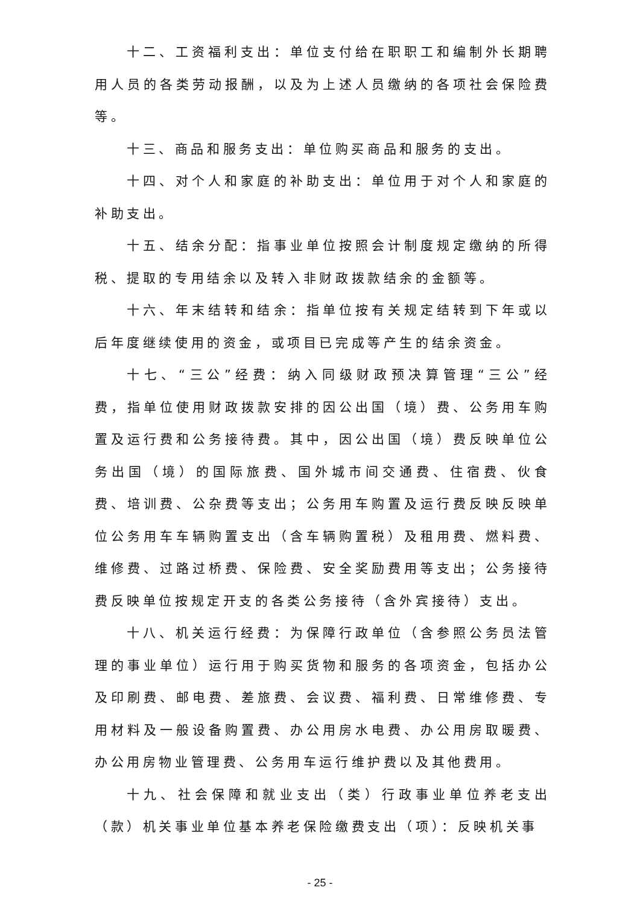十二、工资福利支出：单位支付给在职职工和编制外长期聘用人员的各类劳动报酬，以及为上述人员缴纳的各项社会保险费等。
十三、商品和服务支出：单位购买商品和服务的支出。
十四、对个人和家庭的补助支出：单位用于对个人和家庭的补助支出。
十五、结余分配：指事业单位按照会计制度规定缴纳的所得税、提取的专用结余以及转入非财政拨款结余的金额等。
十六、年末结转和结余：指单位按有关规定结转到下年或以后年度继续使用的资金，或项目已完成等产生的结余资金。
十七、“三公”经费：纳入同级财政预决算管理“三公”经费，指单位使用财政拨款安排的因公出国（境）费、公务用车购置及运行费和公务接待费。其中，因公出国（境）费反映单位公务出国（境）的国际旅费、国外城市间交通费、住宿费、伙食费、培训费、公杂费等支出；公务用车购置及运行费反映反映单位公务用车车辆购置支出（含车辆购置税）及租用费、燃料费、维修费、过路过桥费、保险费、安全奖励费用等支出；公务接待费反映单位按规定开支的各类公务接待（含外宾接待）支出。
十八、机关运行经费：为保障行政单位（含参照公务员法管理的事业单位）运行用于购买货物和服务的各项资金，包括办公及印刷费、邮电费、差旅费、会议费、福利费、日常维修费、专用材料及一般设备购置费、办公用房水电费、办公用房取暖费、办公用房物业管理费、公务用车运行维护费以及其他费用。
十九、社会保障和就业支出（类）行政事业单位养老支出（款）机关事业单位基本养老保险缴费支出（项）：反映机关事
- 25 -